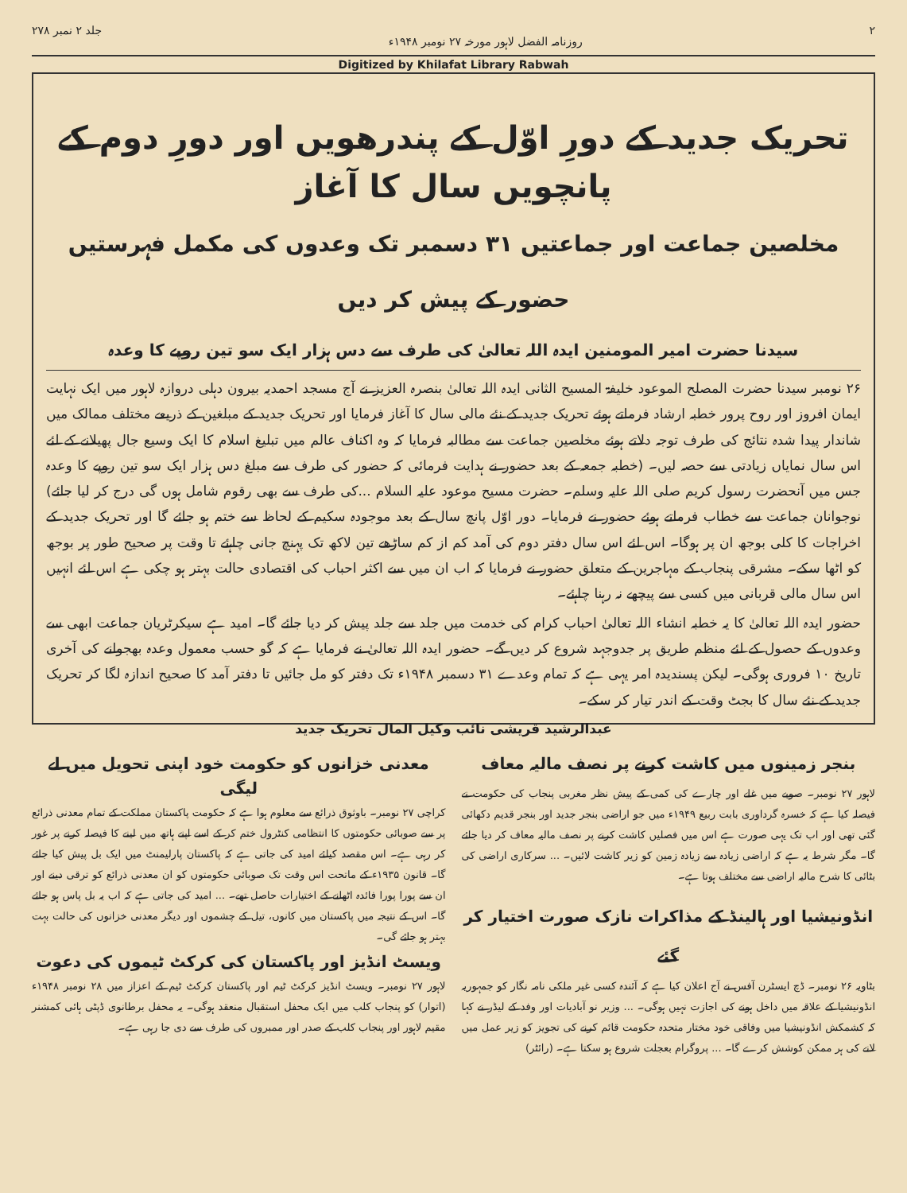۲ روزنامہ الفضل لاہور مورخہ ۲۷ نومبر ۱۹۴۸ء جلد ۲ نمبر ۲۷۸
Digitized by Khilafat Library Rabwah
تحریک جدید کے دورِ اوّل کے پندرھویں اور دورِ دوم کے پانچویں سال کا آغاز
مخلصین جماعت اور جماعتیں ۳۱ دسمبر تک وعدوں کی مکمل فہرستیں حضور کے پیش کر دیں
سیدنا حضرت امیر المومنین ایدہ اللہ تعالیٰ کی طرف سے دس ہزار ایک سو تین روپے کا وعدہ
۲۶ نومبر سیدنا حضرت المصلح الموعود خلیفۃ المسیح الثانی ایدہ اللہ تعالیٰ بنصرہ العزیز نے آج مسجد احمدیہ بیرون دہلی دروازہ لاہور میں ایک نہایت ایمان افروز اور روح پرور خطبہ ارشاد فرماتے ہوئے تحریک جدید کے نئے مالی سال کا آغاز فرمایا اور تحریک جدید کے مبلغین کے ذریعے مختلف ممالک میں شاندار پیدا شدہ نتائج کی طرف توجہ دلاتے ہوئے مخلصین جماعت سے مطالبہ فرمایا کہ وہ اکناف عالم میں تبلیغ اسلام کا ایک وسیع جال پھیلانے کے لئے اس سال نمایاں زیادتی سے حصہ لیں۔ (خطبہ جمعہ کے بعد حضور نے ہدایت فرمائی کہ حضور کی طرف سے مبلغ دس ہزار ایک سو تین روپے کا وعدہ جس میں آنحضرت رسول کریم صلی اللہ علیہ وسلم۔ حضرت مسیح موعود علیہ السلام ...کی طرف سے بھی رقوم شامل ہوں گی درج کر لیا جائے) نوجوانان جماعت سے خطاب فرماتے ہوئے حضور نے فرمایا۔ دور اوّل پانچ سال کے بعد موجودہ سکیم کے لحاظ سے ختم ہو جائے گا اور تحریک جدید کے اخراجات کا کلی بوجھ ان پر ہوگا۔ اس لئے اس سال دفتر دوم کی آمد کم از کم ساڑھے تین لاکھ تک پہنچ جانی چاہئے تا وقت پر صحیح طور پر بوجھ کو اٹھا سکے۔ مشرقی پنجاب کے مہاجرین کے متعلق حضور نے فرمایا کہ اب ان میں سے اکثر احباب کی اقتصادی حالت بہتر ہو چکی ہے اس لئے انہیں اس سال مالی قربانی میں کسی سے پیچھے نہ رہنا چاہئے۔
حضور ایدہ اللہ تعالیٰ کا یہ خطبہ انشاء اللہ تعالیٰ احباب کرام کی خدمت میں جلد سے جلد پیش کر دیا جائے گا۔ امید ہے سیکرٹریان جماعت ابھی سے وعدوں کے حصول کے لئے منظم طریق پر جدوجہد شروع کر دیں گے۔ حضور ایدہ اللہ تعالیٰ نے فرمایا ہے کہ گو حسب معمول وعدہ بھجوانے کی آخری تاریخ ۱۰ فروری ہوگی۔ لیکن پسندیدہ امر یہی ہے کہ تمام وعدے ۳۱ دسمبر ۱۹۴۸ء تک دفتر کو مل جائیں تا دفتر آمد کا صحیح اندازہ لگا کر تحریک جدید کے نئے سال کا بجٹ وقت کے اندر تیار کر سکے۔
عبدالرشید قریشی نائب وکیل المال تحریک جدید
بنجر زمینوں میں کاشت کرنے پر نصف مالیہ معاف
لاہور ۲۷ نومبر۔ صوبے میں غلے اور چارے کی کمی کے پیش نظر مغربی پنجاب کی حکومت نے فیصلہ کیا ہے کہ خسرہ گرداوری بابت ربیع ۱۹۴۹ء میں جو اراضی بنجر جدید اور بنجر قدیم دکھائی گئی تھی اور اب تک یہی صورت ہے اس میں فصلیں کاشت کرنے پر نصف مالیہ معاف کر دیا جائے گا۔ مگر شرط یہ ہے کہ اراضی زیادہ سے زیادہ زمین کو زیر کاشت لائیں۔ ... سرکاری اراضی کی بٹائی کا شرح مالیہ اراضی سے مختلف ہوتا ہے۔
انڈونیشیا اور ہالینڈ کے مذاکرات نازک صورت اختیار کر گئے
بٹاویہ ۲۶ نومبر۔ ڈچ ایسٹرن آفس نے آج اعلان کیا ہے کہ آئندہ کسی غیر ملکی نامہ نگار کو جمہوریہ انڈونیشیا کے علاقہ میں داخل ہونے کی اجازت نہیں ہوگی۔ ... وزیر نو آبادیات اور وفد کے لیڈر نے کہا کہ کشمکش انڈونیشیا میں وفاقی خود مختار متحدہ حکومت قائم کرنے کی تجویز کو زیر عمل میں لانے کی ہر ممکن کوشش کرے گا۔ ... پروگرام بعجلت شروع ہو سکتا ہے۔ (رائٹر)
معدنی خزانوں کو حکومت خود اپنی تحویل میں لے لیگی
کراچی ۲۷ نومبر۔ باوثوق ذرائع سے معلوم ہوا ہے کہ حکومت پاکستان مملکت کے تمام معدنی ذرائع پر سے صوبائی حکومتوں کا انتظامی کنٹرول ختم کر کے اسے اپنے ہاتھ میں لینے کا فیصلہ کرنے پر غور کر رہی ہے۔ اس مقصد کیلئے امید کی جاتی ہے کہ پاکستان پارلیمنٹ میں ایک بل پیش کیا جائے گا۔ قانون ۱۹۳۵ء کے ماتحت اس وقت تک صوبائی حکومتوں کو ان معدنی ذرائع کو ترقی دینے اور ان سے پورا پورا فائدہ اٹھانے کے اختیارات حاصل تھے۔ ... امید کی جاتی ہے کہ اب یہ بل پاس ہو جائے گا۔ اس کے نتیجہ میں پاکستان میں کانوں، تیل کے چشموں اور دیگر معدنی خزانوں کی حالت بہت بہتر ہو جائے گی۔
ویسٹ انڈیز اور پاکستان کی کرکٹ ٹیموں کی دعوت
لاہور ۲۷ نومبر۔ ویسٹ انڈیز کرکٹ ٹیم اور پاکستان کرکٹ ٹیم کے اعزاز میں ۲۸ نومبر ۱۹۴۸ء (اتوار) کو پنجاب کلب میں ایک محفل استقبال منعقد ہوگی۔ یہ محفل برطانوی ڈپٹی ہائی کمشنر مقیم لاہور اور پنجاب کلب کے صدر اور ممبروں کی طرف سے دی جا رہی ہے۔